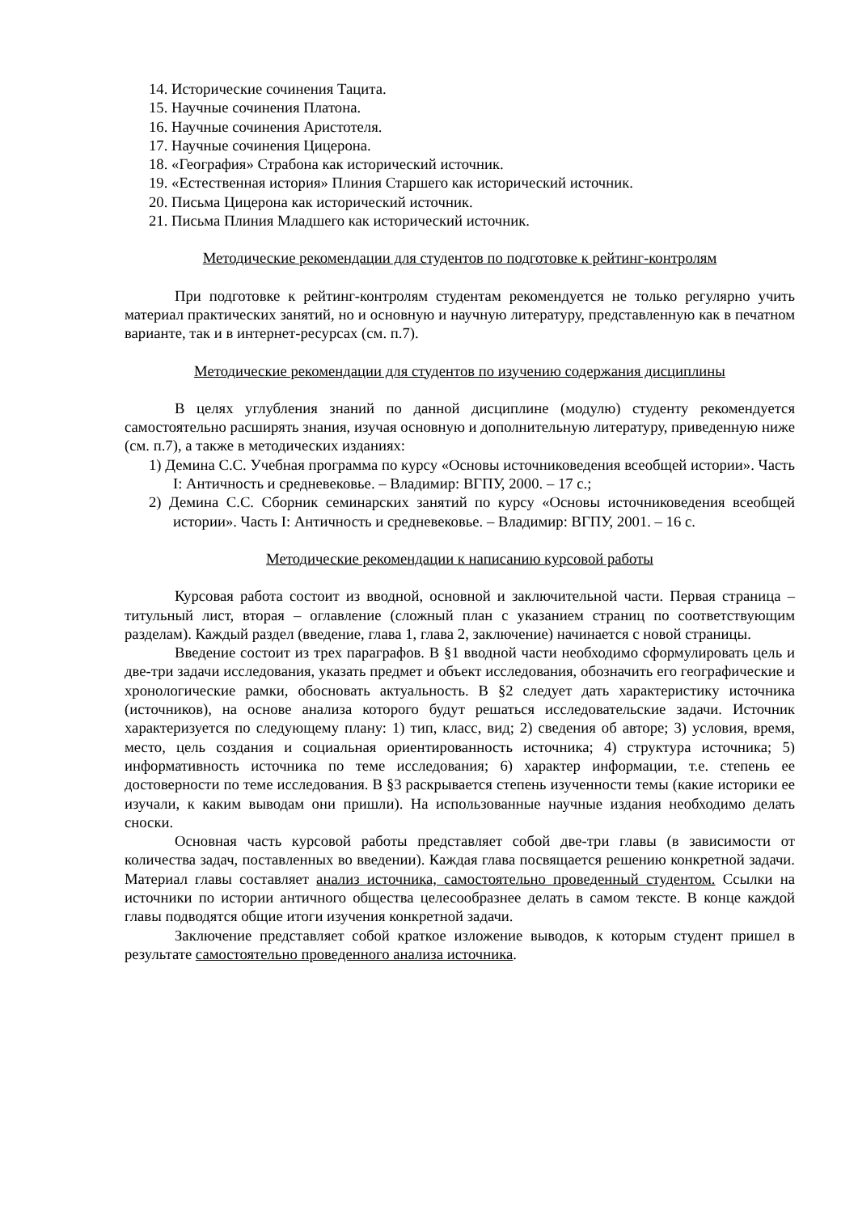14. Исторические сочинения Тацита.
15. Научные сочинения Платона.
16. Научные сочинения Аристотеля.
17. Научные сочинения Цицерона.
18. «География» Страбона как исторический источник.
19. «Естественная история» Плиния Старшего как исторический источник.
20. Письма Цицерона как исторический источник.
21. Письма Плиния Младшего как исторический источник.
Методические рекомендации для студентов по подготовке к рейтинг-контролям
При подготовке к рейтинг-контролям студентам рекомендуется не только регулярно учить материал практических занятий, но и основную и научную литературу, представленную как в печатном варианте, так и в интернет-ресурсах (см. п.7).
Методические рекомендации для студентов по изучению содержания дисциплины
В целях углубления знаний по данной дисциплине (модулю) студенту рекомендуется самостоятельно расширять знания, изучая основную и дополнительную литературу, приведенную ниже (см. п.7), а также в методических изданиях:
1) Демина С.С. Учебная программа по курсу «Основы источниковедения всеобщей истории». Часть I: Античность и средневековье. – Владимир: ВГПУ, 2000. – 17 с.;
2) Демина С.С. Сборник семинарских занятий по курсу «Основы источниковедения всеобщей истории». Часть I: Античность и средневековье. – Владимир: ВГПУ, 2001. – 16 с.
Методические рекомендации к написанию курсовой работы
Курсовая работа состоит из вводной, основной и заключительной части. Первая страница – титульный лист, вторая – оглавление (сложный план с указанием страниц по соответствующим разделам). Каждый раздел (введение, глава 1, глава 2, заключение) начинается с новой страницы.
Введение состоит из трех параграфов. В §1 вводной части необходимо сформулировать цель и две-три задачи исследования, указать предмет и объект исследования, обозначить его географические и хронологические рамки, обосновать актуальность. В §2 следует дать характеристику источника (источников), на основе анализа которого будут решаться исследовательские задачи. Источник характеризуется по следующему плану: 1) тип, класс, вид; 2) сведения об авторе; 3) условия, время, место, цель создания и социальная ориентированность источника; 4) структура источника; 5) информативность источника по теме исследования; 6) характер информации, т.е. степень ее достоверности по теме исследования. В §3 раскрывается степень изученности темы (какие историки ее изучали, к каким выводам они пришли). На использованные научные издания необходимо делать сноски.
Основная часть курсовой работы представляет собой две-три главы (в зависимости от количества задач, поставленных во введении). Каждая глава посвящается решению конкретной задачи. Материал главы составляет анализ источника, самостоятельно проведенный студентом. Ссылки на источники по истории античного общества целесообразнее делать в самом тексте. В конце каждой главы подводятся общие итоги изучения конкретной задачи.
Заключение представляет собой краткое изложение выводов, к которым студент пришел в результате самостоятельно проведенного анализа источника.